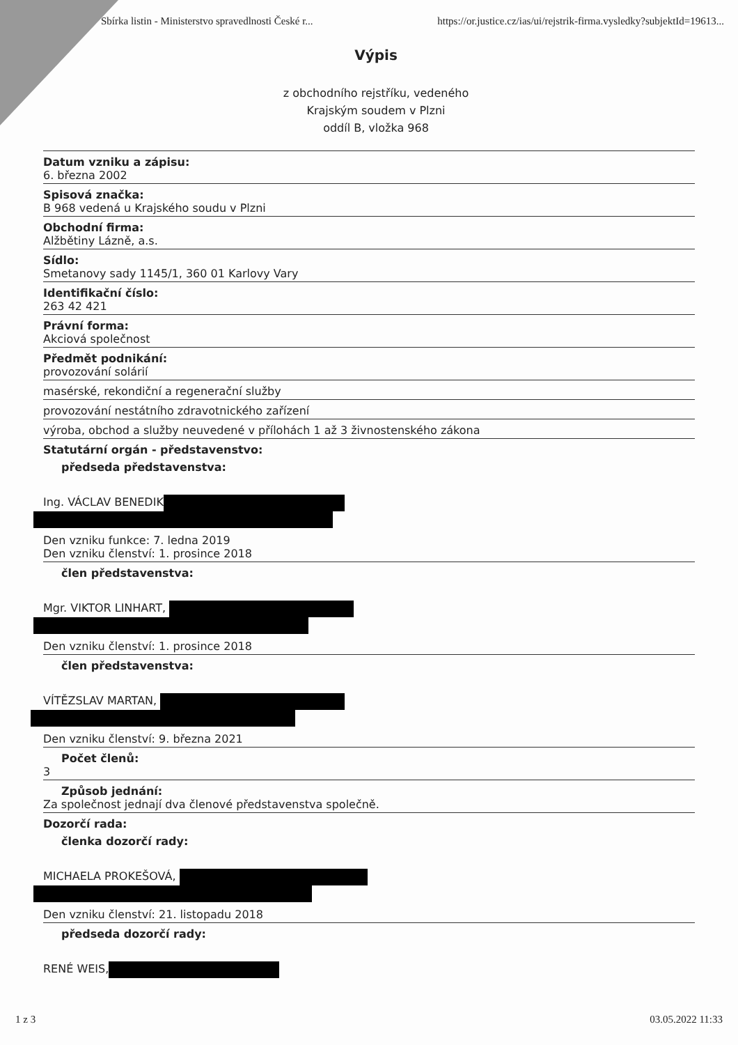Sbírka listin - Ministerstvo spravedlnosti České r... https://or.justice.cz/ias/ui/rejstrik-firma.vysledky?subjektId=19613...
Výpis
z obchodního rejstříku, vedeného
Krajským soudem v Plzni
oddíl B, vložka 968
Datum vzniku a zápisu:
6. března 2002
Spisová značka:
B 968 vedená u Krajského soudu v Plzni
Obchodní firma:
Alžbětiny Lázně, a.s.
Sídlo:
Smetanovy sady 1145/1, 360 01 Karlovy Vary
Identifikační číslo:
263 42 421
Právní forma:
Akciová společnost
Předmět podnikání:
provozování solárií
masérské, rekondiční a regenerační služby
provozování nestátního zdravotnického zařízení
výroba, obchod a služby neuvedené v přílohách 1 až 3 živnostenského zákona
Statutární orgán - představenstvo:
předseda představenstva:
Ing. VÁCLAV BENEDIK
Den vzniku funkce: 7. ledna 2019
Den vzniku členství: 1. prosince 2018
člen představenstva:
Mgr. VIKTOR LINHART,
Den vzniku členství: 1. prosince 2018
člen představenstva:
VÍTĚZSLAV MARTAN,
Den vzniku členství: 9. března 2021
Počet členů:
3
Způsob jednání:
Za společnost jednají dva členové představenstva společně.
Dozorčí rada:
členka dozorčí rady:
MICHAELA PROKEŠOVÁ,
Den vzniku členství: 21. listopadu 2018
předseda dozorčí rady:
RENÉ WEIS,
1 z 3 03.05.2022 11:33